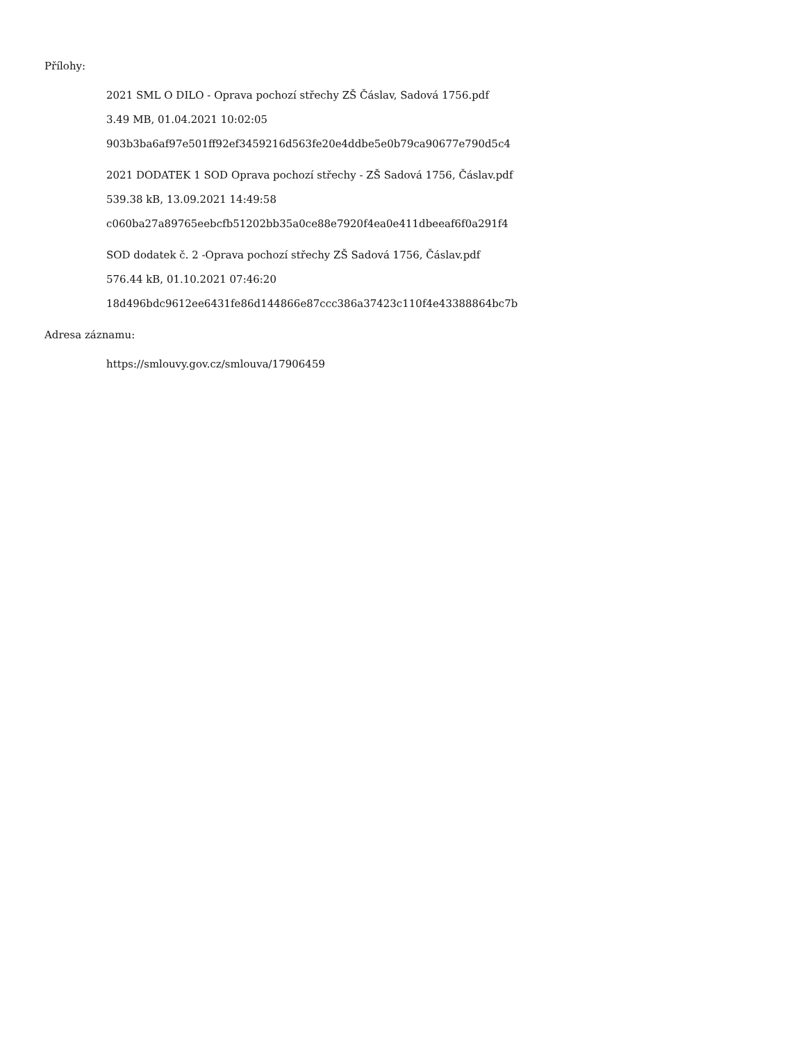Přílohy:
2021 SML O DILO - Oprava pochozí střechy ZŠ Čáslav, Sadová 1756.pdf
3.49 MB, 01.04.2021 10:02:05
903b3ba6af97e501ff92ef3459216d563fe20e4ddbe5e0b79ca90677e790d5c4
2021 DODATEK 1 SOD Oprava pochozí střechy - ZŠ Sadová 1756, Čáslav.pdf
539.38 kB, 13.09.2021 14:49:58
c060ba27a89765eebcfb51202bb35a0ce88e7920f4ea0e411dbeeaf6f0a291f4
SOD dodatek č. 2 -Oprava pochozí střechy ZŠ Sadová 1756, Čáslav.pdf
576.44 kB, 01.10.2021 07:46:20
18d496bdc9612ee6431fe86d144866e87ccc386a37423c110f4e43388864bc7b
Adresa záznamu:
https://smlouvy.gov.cz/smlouva/17906459